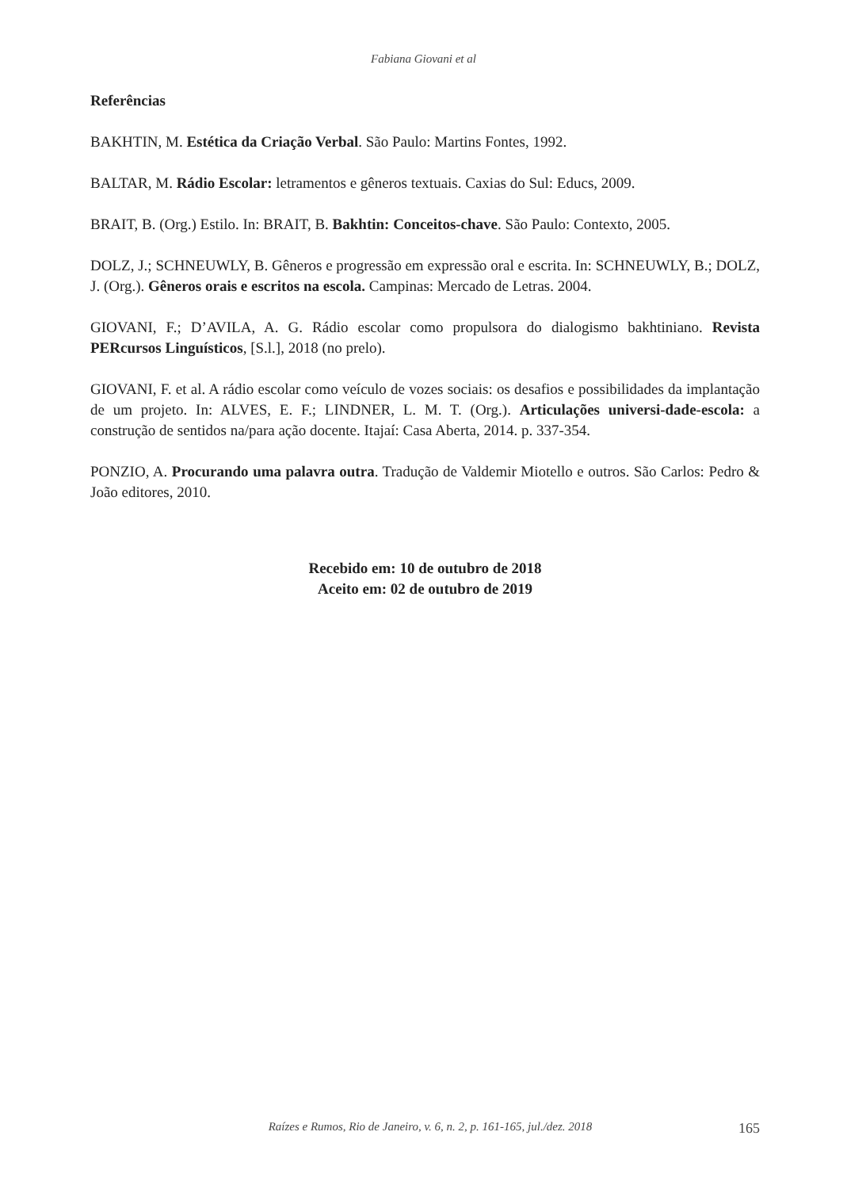Fabiana Giovani et al
Referências
BAKHTIN, M. Estética da Criação Verbal. São Paulo: Martins Fontes, 1992.
BALTAR, M. Rádio Escolar: letramentos e gêneros textuais. Caxias do Sul: Educs, 2009.
BRAIT, B. (Org.) Estilo. In: BRAIT, B. Bakhtin: Conceitos-chave. São Paulo: Contexto, 2005.
DOLZ, J.; SCHNEUWLY, B. Gêneros e progressão em expressão oral e escrita. In: SCHNEUWLY, B.; DOLZ, J. (Org.). Gêneros orais e escritos na escola. Campinas: Mercado de Letras. 2004.
GIOVANI, F.; D’AVILA, A. G. Rádio escolar como propulsora do dialogismo bakhtiniano. Revista PERcursos Linguísticos, [S.l.], 2018 (no prelo).
GIOVANI, F. et al. A rádio escolar como veículo de vozes sociais: os desafios e possibilidades da implantação de um projeto. In: ALVES, E. F.; LINDNER, L. M. T. (Org.). Articulações universi-dade-escola: a construção de sentidos na/para ação docente. Itajaí: Casa Aberta, 2014. p. 337-354.
PONZIO, A. Procurando uma palavra outra. Tradução de Valdemir Miotello e outros. São Carlos: Pedro & João editores, 2010.
Recebido em: 10 de outubro de 2018
Aceito em: 02 de outubro de 2019
Raízes e Rumos, Rio de Janeiro, v. 6, n. 2, p. 161-165, jul./dez. 2018 165